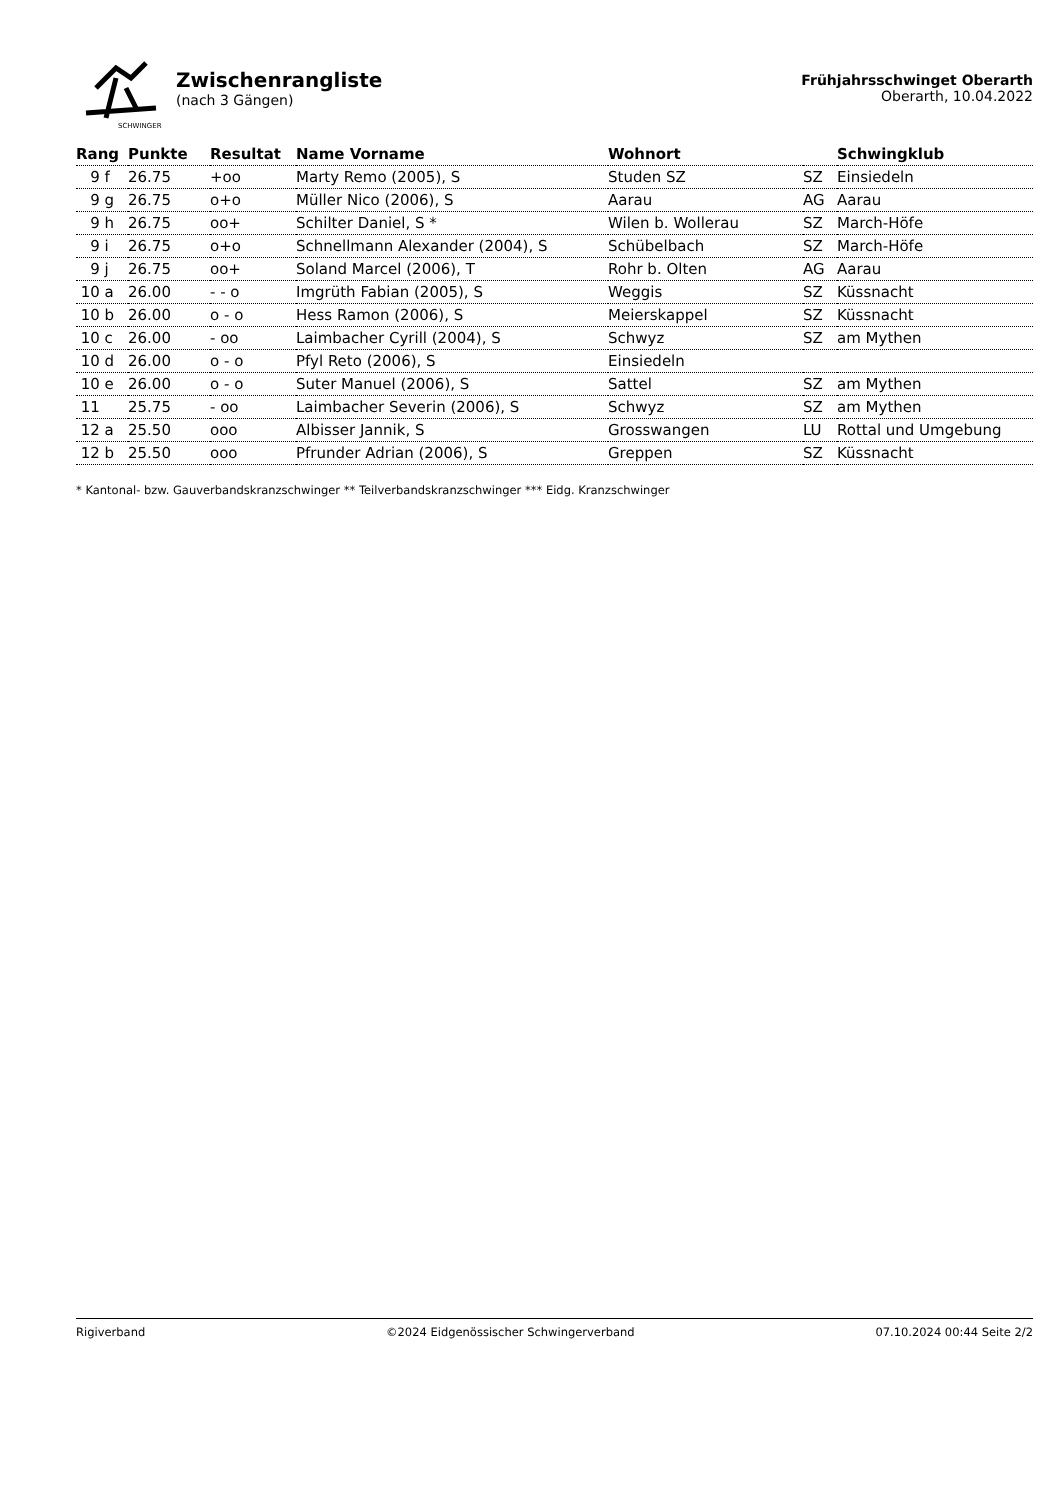SCHWINGER
Zwischenrangliste
(nach 3 Gängen)
Frühjahrsschwinget Oberarth
Oberarth, 10.04.2022
| Rang | Punkte | Resultat | Name Vorname | Wohnort | | Schwingklub |
| --- | --- | --- | --- | --- | --- | --- |
| 9 f | 26.75 | +oo | Marty Remo (2005), S | Studen SZ | SZ | Einsiedeln |
| 9 g | 26.75 | o+o | Müller Nico (2006), S | Aarau | AG | Aarau |
| 9 h | 26.75 | oo+ | Schilter Daniel, S * | Wilen b. Wollerau | SZ | March-Höfe |
| 9 i | 26.75 | o+o | Schnellmann Alexander (2004), S | Schübelbach | SZ | March-Höfe |
| 9 j | 26.75 | oo+ | Soland Marcel (2006), T | Rohr b. Olten | AG | Aarau |
| 10 a | 26.00 | - - o | Imgrüth Fabian (2005), S | Weggis | SZ | Küssnacht |
| 10 b | 26.00 | o - o | Hess Ramon (2006), S | Meierskappel | SZ | Küssnacht |
| 10 c | 26.00 | - oo | Laimbacher Cyrill (2004), S | Schwyz | SZ | am Mythen |
| 10 d | 26.00 | o - o | Pfyl Reto (2006), S | Einsiedeln | | |
| 10 e | 26.00 | o - o | Suter Manuel (2006), S | Sattel | SZ | am Mythen |
| 11 | 25.75 | - oo | Laimbacher Severin (2006), S | Schwyz | SZ | am Mythen |
| 12 a | 25.50 | ooo | Albisser Jannik, S | Grosswangen | LU | Rottal und Umgebung |
| 12 b | 25.50 | ooo | Pfrunder Adrian (2006), S | Greppen | SZ | Küssnacht |
* Kantonal- bzw. Gauverbandskranzschwinger ** Teilverbandskranzschwinger *** Eidg. Kranzschwinger
Rigiverband ©2024 Eidgenössischer Schwingerverband 07.10.2024 00:44 Seite 2/2